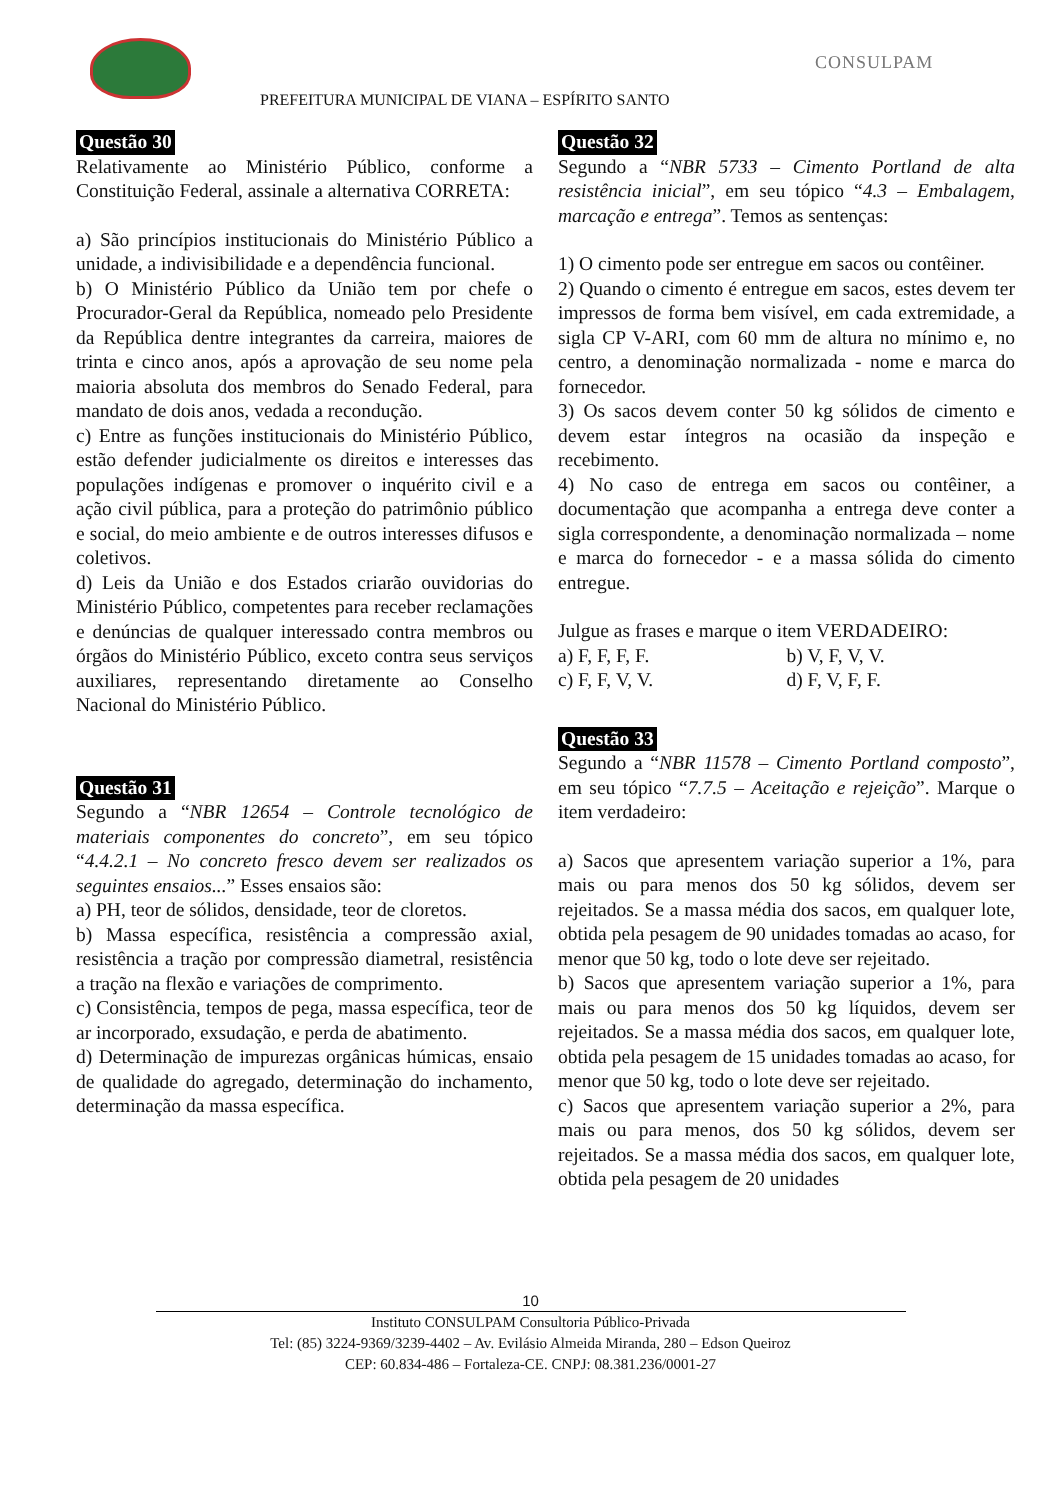PREFEITURA MUNICIPAL DE VIANA – ESPÍRITO SANTO
CONSULPAM
Questão 30
Relativamente ao Ministério Público, conforme a Constituição Federal, assinale a alternativa CORRETA:
a) São princípios institucionais do Ministério Público a unidade, a indivisibilidade e a dependência funcional.
b) O Ministério Público da União tem por chefe o Procurador-Geral da República, nomeado pelo Presidente da República dentre integrantes da carreira, maiores de trinta e cinco anos, após a aprovação de seu nome pela maioria absoluta dos membros do Senado Federal, para mandato de dois anos, vedada a recondução.
c) Entre as funções institucionais do Ministério Público, estão defender judicialmente os direitos e interesses das populações indígenas e promover o inquérito civil e a ação civil pública, para a proteção do patrimônio público e social, do meio ambiente e de outros interesses difusos e coletivos.
d) Leis da União e dos Estados criarão ouvidorias do Ministério Público, competentes para receber reclamações e denúncias de qualquer interessado contra membros ou órgãos do Ministério Público, exceto contra seus serviços auxiliares, representando diretamente ao Conselho Nacional do Ministério Público.
Questão 31
Segundo a “NBR 12654 – Controle tecnológico de materiais componentes do concreto”, em seu tópico “4.4.2.1 – No concreto fresco devem ser realizados os seguintes ensaios...” Esses ensaios são:
a) PH, teor de sólidos, densidade, teor de cloretos.
b) Massa específica, resistência a compressão axial, resistência a tração por compressão diametral, resistência a tração na flexão e variações de comprimento.
c) Consistência, tempos de pega, massa específica, teor de ar incorporado, exsudação, e perda de abatimento.
d) Determinação de impurezas orgânicas húmicas, ensaio de qualidade do agregado, determinação do inchamento, determinação da massa específica.
Questão 32
Segundo a “NBR 5733 – Cimento Portland de alta resistência inicial”, em seu tópico “4.3 – Embalagem, marcação e entrega”. Temos as sentenças:
1) O cimento pode ser entregue em sacos ou contêiner.
2) Quando o cimento é entregue em sacos, estes devem ter impressos de forma bem visível, em cada extremidade, a sigla CP V-ARI, com 60 mm de altura no mínimo e, no centro, a denominação normalizada - nome e marca do fornecedor.
3) Os sacos devem conter 50 kg sólidos de cimento e devem estar íntegros na ocasião da inspeção e recebimento.
4) No caso de entrega em sacos ou contêiner, a documentação que acompanha a entrega deve conter a sigla correspondente, a denominação normalizada – nome e marca do fornecedor - e a massa sólida do cimento entregue.
Julgue as frases e marque o item VERDADEIRO:
a) F, F, F, F. b) V, F, V, V.
c) F, F, V, V. d) F, V, F, F.
Questão 33
Segundo a “NBR 11578 – Cimento Portland composto”, em seu tópico “7.7.5 – Aceitação e rejeição”. Marque o item verdadeiro:
a) Sacos que apresentem variação superior a 1%, para mais ou para menos dos 50 kg sólidos, devem ser rejeitados. Se a massa média dos sacos, em qualquer lote, obtida pela pesagem de 90 unidades tomadas ao acaso, for menor que 50 kg, todo o lote deve ser rejeitado.
b) Sacos que apresentem variação superior a 1%, para mais ou para menos dos 50 kg líquidos, devem ser rejeitados. Se a massa média dos sacos, em qualquer lote, obtida pela pesagem de 15 unidades tomadas ao acaso, for menor que 50 kg, todo o lote deve ser rejeitado.
c) Sacos que apresentem variação superior a 2%, para mais ou para menos, dos 50 kg sólidos, devem ser rejeitados. Se a massa média dos sacos, em qualquer lote, obtida pela pesagem de 20 unidades
10
Instituto CONSULPAM Consultoria Público-Privada
Tel: (85) 3224-9369/3239-4402 – Av. Evilásio Almeida Miranda, 280 – Edson Queiroz
CEP: 60.834-486 – Fortaleza-CE. CNPJ: 08.381.236/0001-27